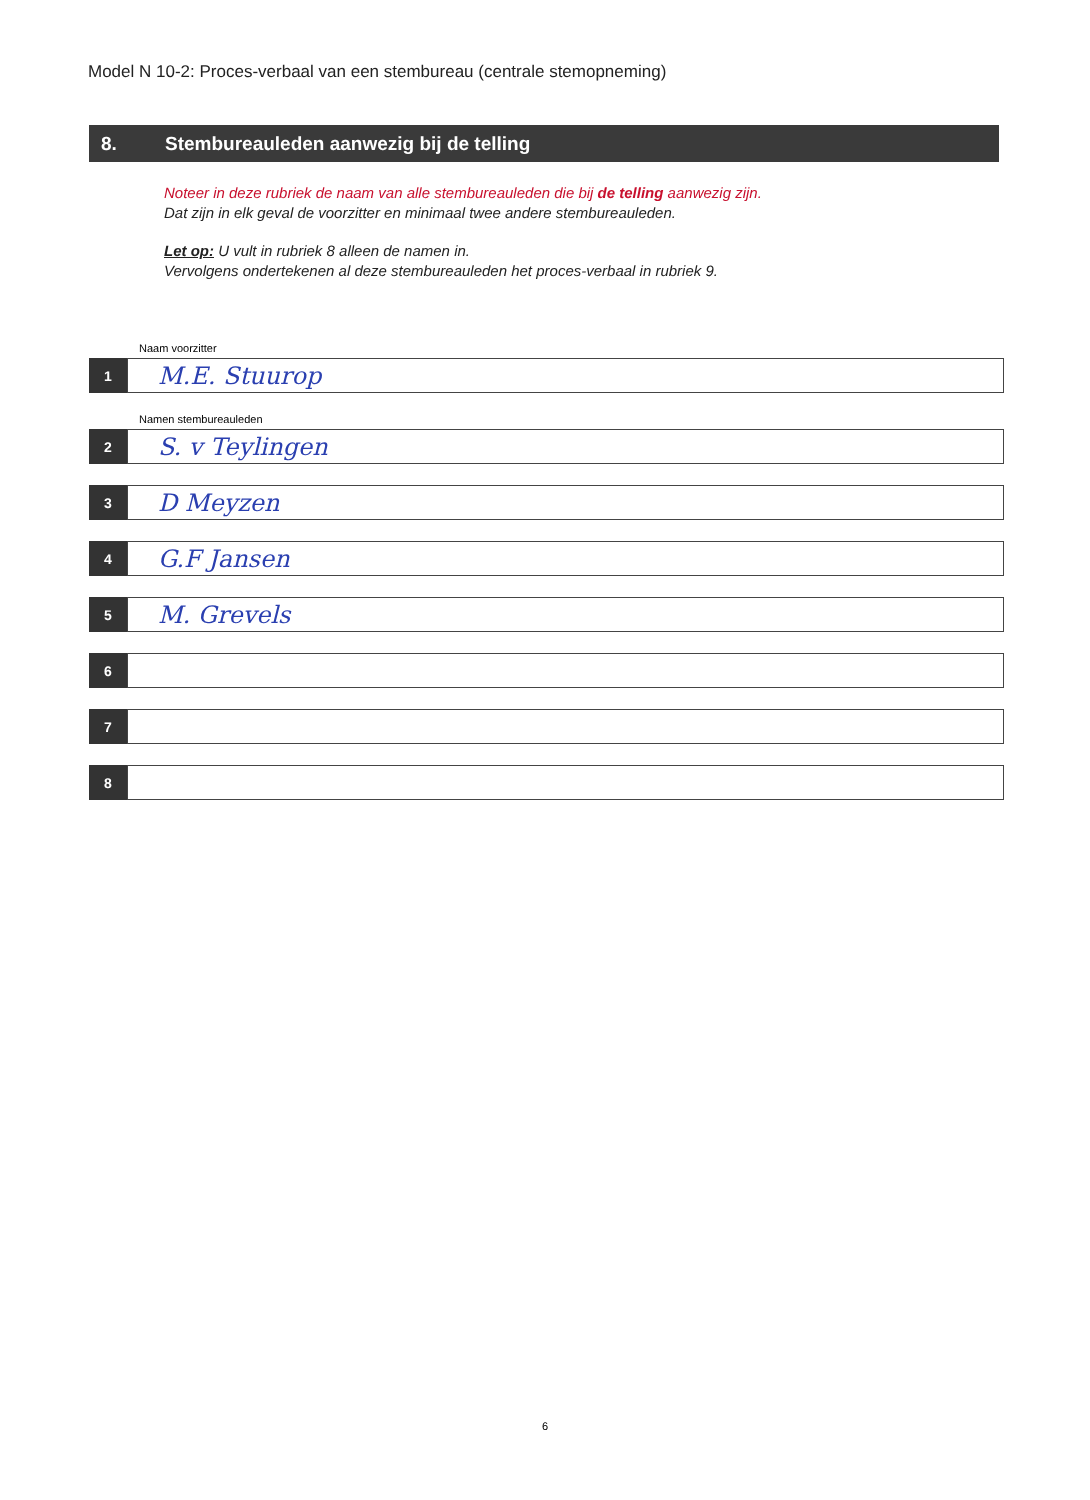Model N 10-2: Proces-verbaal van een stembureau (centrale stemopneming)
8. Stembureauleden aanwezig bij de telling
Noteer in deze rubriek de naam van alle stembureauleden die bij de telling aanwezig zijn.
Dat zijn in elk geval de voorzitter en minimaal twee andere stembureauleden.
Let op: U vult in rubriek 8 alleen de namen in.
Vervolgens ondertekenen al deze stembureauleden het proces-verbaal in rubriek 9.
Naam voorzitter
1
M.E. Stuurop
Namen stembureauleden
2
S. v Teylingen
3
D Meyzen
4
G.F Jansen
5
M. Grevels
6
7
8
6